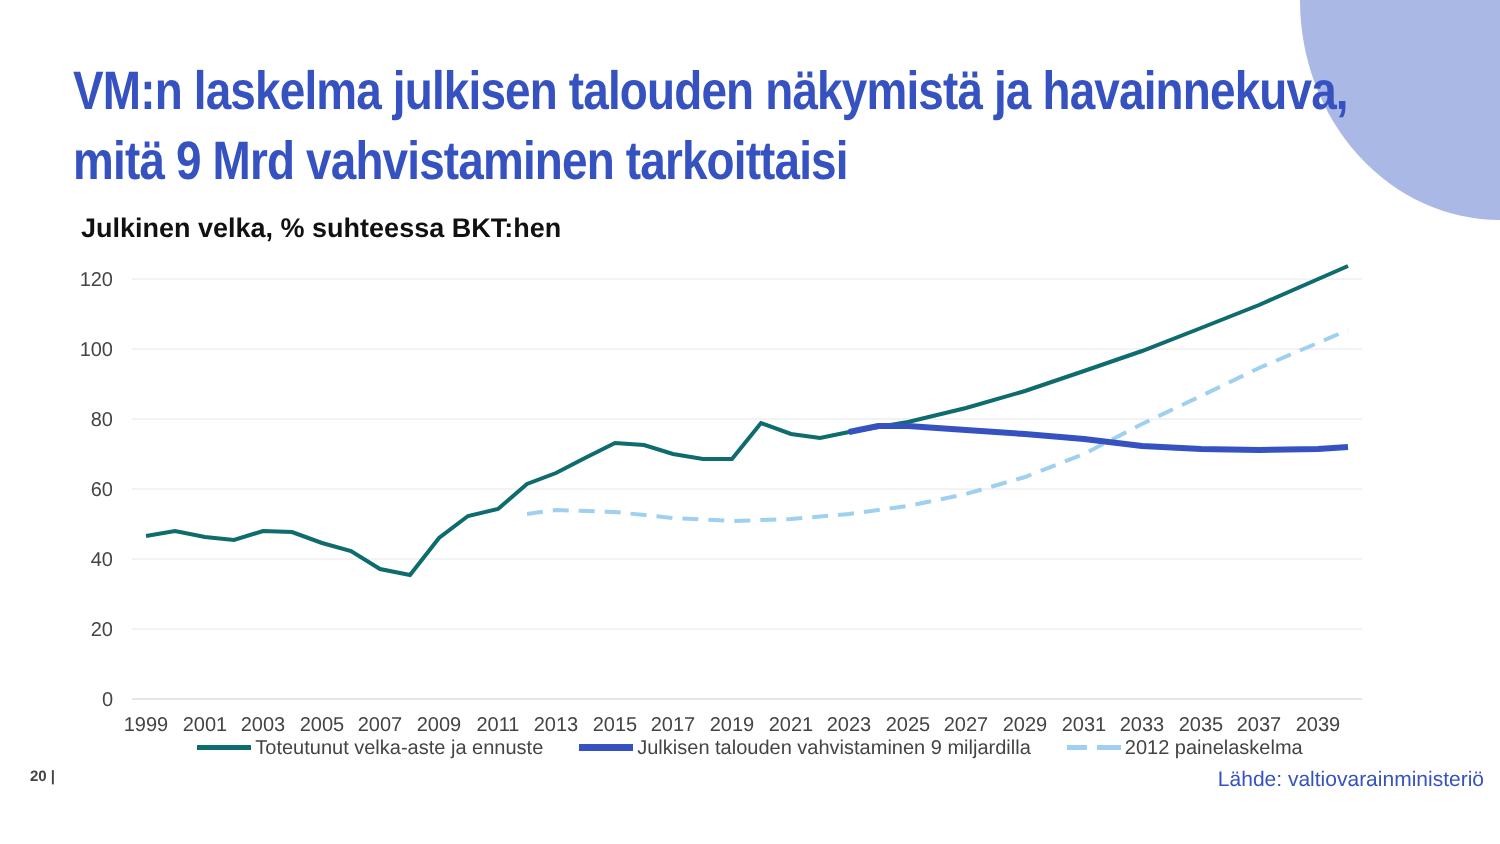VM:n laskelma julkisen talouden näkymistä ja havainnekuva, mitä 9 Mrd vahvistaminen tarkoittaisi
Julkinen velka, % suhteessa BKT:hen
120
100
80
60
40
20
0
1999
2001
2003
2005
2007
2009
2011
2013
2015
2017
2019
2021
2023
2025
2027
2029
2031
2033
2035
2037
2039
Toteutunut velka-aste ja ennuste Julkisen talouden vahvistaminen 9 miljardilla 2012 painelaskelma
20 | Lähde: valtiovarainministeriö